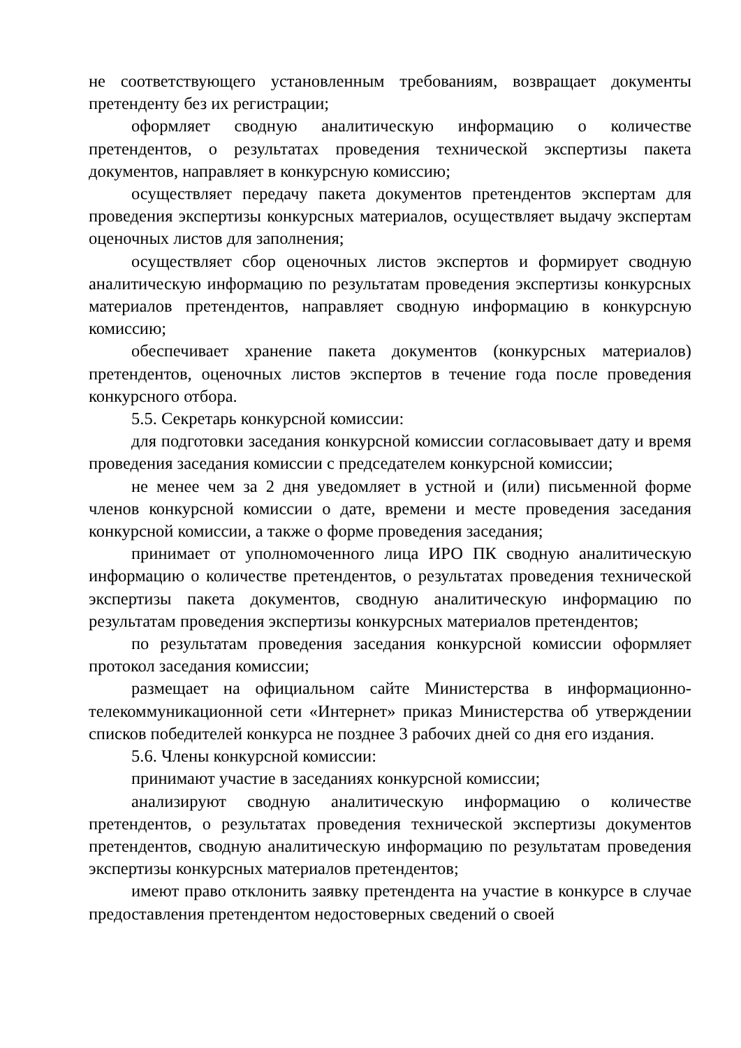не соответствующего установленным требованиям, возвращает документы претенденту без их регистрации;
оформляет сводную аналитическую информацию о количестве претендентов, о результатах проведения технической экспертизы пакета документов, направляет в конкурсную комиссию;
осуществляет передачу пакета документов претендентов экспертам для проведения экспертизы конкурсных материалов, осуществляет выдачу экспертам оценочных листов для заполнения;
осуществляет сбор оценочных листов экспертов и формирует сводную аналитическую информацию по результатам проведения экспертизы конкурсных материалов претендентов, направляет сводную информацию в конкурсную комиссию;
обеспечивает хранение пакета документов (конкурсных материалов) претендентов, оценочных листов экспертов в течение года после проведения конкурсного отбора.
5.5. Секретарь конкурсной комиссии:
для подготовки заседания конкурсной комиссии согласовывает дату и время проведения заседания комиссии с председателем конкурсной комиссии;
не менее чем за 2 дня уведомляет в устной и (или) письменной форме членов конкурсной комиссии о дате, времени и месте проведения заседания конкурсной комиссии, а также о форме проведения заседания;
принимает от уполномоченного лица ИРО ПК сводную аналитическую информацию о количестве претендентов, о результатах проведения технической экспертизы пакета документов, сводную аналитическую информацию по результатам проведения экспертизы конкурсных материалов претендентов;
по результатам проведения заседания конкурсной комиссии оформляет протокол заседания комиссии;
размещает на официальном сайте Министерства в информационно-телекоммуникационной сети «Интернет» приказ Министерства об утверждении списков победителей конкурса не позднее 3 рабочих дней со дня его издания.
5.6. Члены конкурсной комиссии:
принимают участие в заседаниях конкурсной комиссии;
анализируют сводную аналитическую информацию о количестве претендентов, о результатах проведения технической экспертизы документов претендентов, сводную аналитическую информацию по результатам проведения экспертизы конкурсных материалов претендентов;
имеют право отклонить заявку претендента на участие в конкурсе в случае предоставления претендентом недостоверных сведений о своей